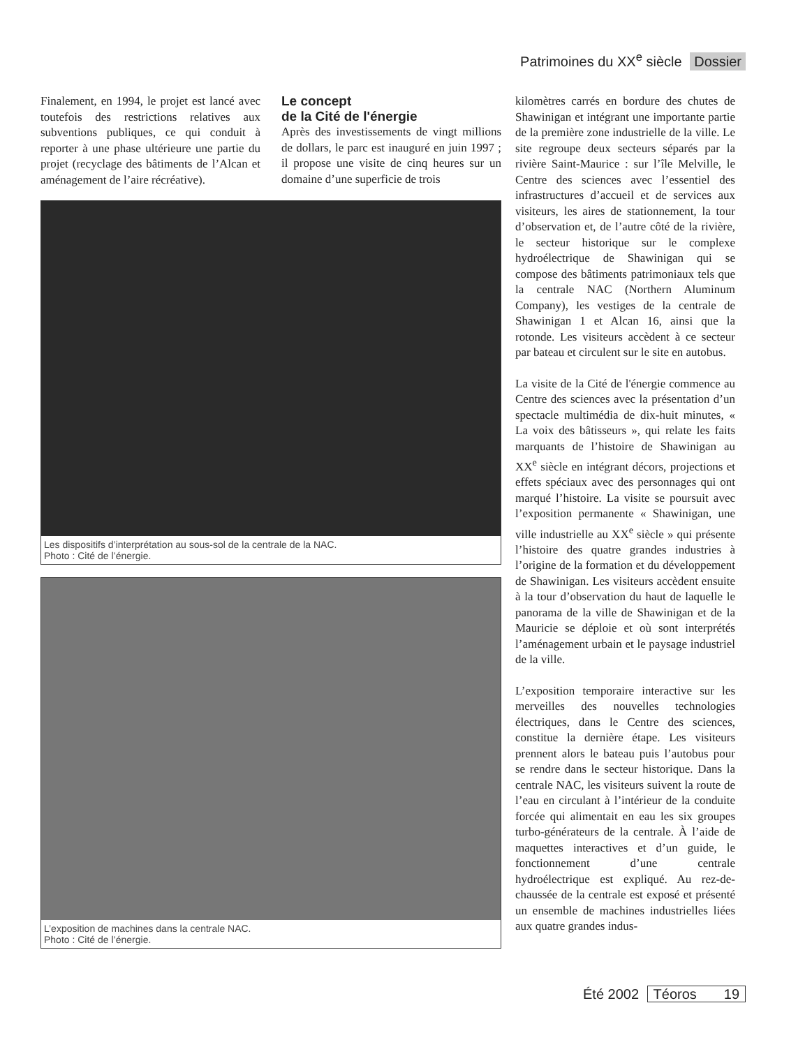Patrimoines du XX<sup>e</sup> siècle Dossier
Finalement, en 1994, le projet est lancé avec toutefois des restrictions relatives aux subventions publiques, ce qui conduit à reporter à une phase ultérieure une partie du projet (recyclage des bâtiments de l’Alcan et aménagement de l’aire récréative).
Le concept
de la Cité de l'énergie
Après des investissements de vingt millions de dollars, le parc est inauguré en juin 1997 ; il propose une visite de cinq heures sur un domaine d’une superficie de trois
Les dispositifs d’interprétation au sous-sol de la centrale de la NAC.
Photo : Cité de l’énergie.
L’exposition de machines dans la centrale NAC.
Photo : Cité de l’énergie.
kilomètres carrés en bordure des chutes de Shawinigan et intégrant une importante partie de la première zone industrielle de la ville. Le site regroupe deux secteurs séparés par la rivière Saint-Maurice : sur l’île Melville, le Centre des sciences avec l’essentiel des infrastructures d’accueil et de services aux visiteurs, les aires de stationnement, la tour d’observation et, de l’autre côté de la rivière, le secteur historique sur le complexe hydroélectrique de Shawinigan qui se compose des bâtiments patrimoniaux tels que la centrale NAC (Northern Aluminum Company), les vestiges de la centrale de Shawinigan 1 et Alcan 16, ainsi que la rotonde. Les visiteurs accèdent à ce secteur par bateau et circulent sur le site en autobus.
La visite de la Cité de l'énergie commence au Centre des sciences avec la présentation d’un spectacle multimédia de dix-huit minutes, « La voix des bâtisseurs », qui relate les faits marquants de l’histoire de Shawinigan au XX<sup>e</sup> siècle en intégrant décors, projections et effets spéciaux avec des personnages qui ont marqué l’histoire. La visite se poursuit avec l’exposition permanente « Shawinigan, une ville industrielle au XX<sup>e</sup> siècle » qui présente l’histoire des quatre grandes industries à l’origine de la formation et du développement de Shawinigan. Les visiteurs accèdent ensuite à la tour d’observation du haut de laquelle le panorama de la ville de Shawinigan et de la Mauricie se déploie et où sont interprétés l’aménagement urbain et le paysage industriel de la ville.
L’exposition temporaire interactive sur les merveilles des nouvelles technologies électriques, dans le Centre des sciences, constitue la dernière étape. Les visiteurs prennent alors le bateau puis l’autobus pour se rendre dans le secteur historique. Dans la centrale NAC, les visiteurs suivent la route de l’eau en circulant à l’intérieur de la conduite forcée qui alimentait en eau les six groupes turbo-générateurs de la centrale. À l’aide de maquettes interactives et d’un guide, le fonctionnement d’une centrale hydroélectrique est expliqué. Au rez-de-chaussée de la centrale est exposé et présenté un ensemble de machines industrielles liées aux quatre grandes indus-
Été 2002 Téoros 19